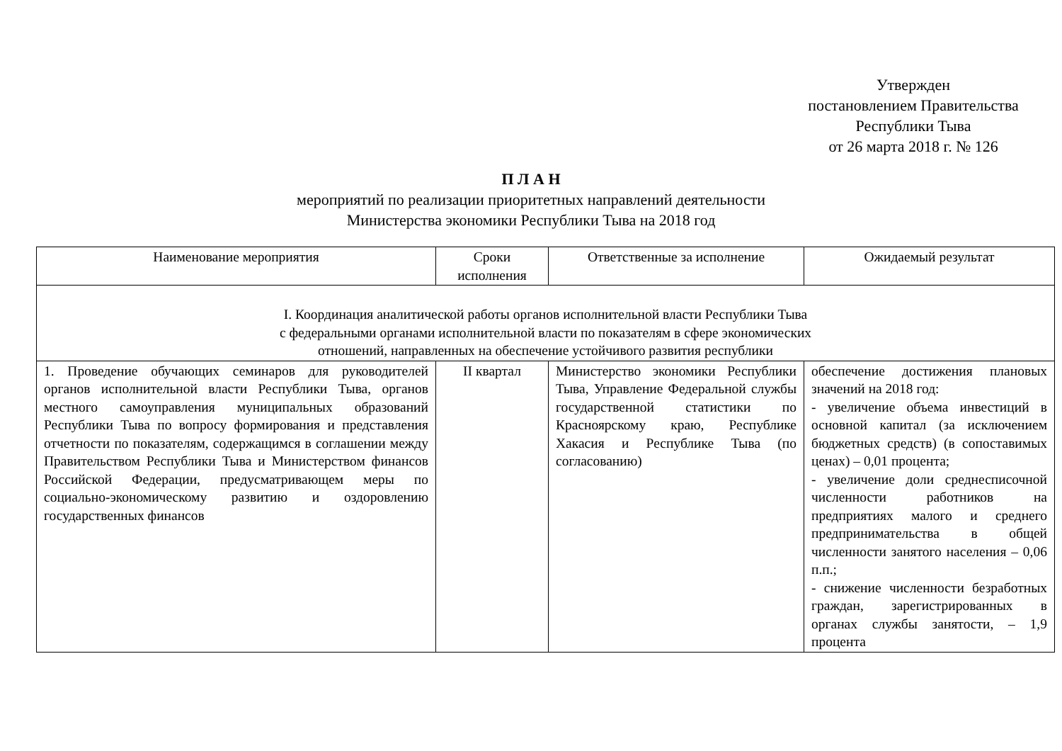Утвержден
постановлением Правительства
Республики Тыва
от 26 марта 2018 г. № 126
П Л А Н
мероприятий по реализации приоритетных направлений деятельности
Министерства экономики Республики Тыва на 2018 год
| Наименование мероприятия | Сроки исполнения | Ответственные за исполнение | Ожидаемый результат |
| --- | --- | --- | --- |
| I. Координация аналитической работы органов исполнительной власти Республики Тыва с федеральными органами исполнительной власти по показателям в сфере экономических отношений, направленных на обеспечение устойчивого развития республики | | | |
| 1. Проведение обучающих семинаров для руководителей органов исполнительной власти Республики Тыва, органов местного самоуправления муниципальных образований Республики Тыва по вопросу формирования и представления отчетности по показателям, содержащимся в соглашении между Правительством Республики Тыва и Министерством финансов Российской Федерации, предусматривающем меры по социально-экономическому развитию и оздоровлению государственных финансов | II квартал | Министерство экономики Республики Тыва, Управление Федеральной службы государственной статистики по Красноярскому краю, Республике Хакасия и Республике Тыва (по согласованию) | обеспечение достижения плановых значений на 2018 год: - увеличение объема инвестиций в основной капитал (за исключением бюджетных средств) (в сопоставимых ценах) – 0,01 процента; - увеличение доли среднесписочной численности работников на предприятиях малого и среднего предпринимательства в общей численности занятого населения – 0,06 п.п.; - снижение численности безработных граждан, зарегистрированных в органах службы занятости, – 1,9 процента |